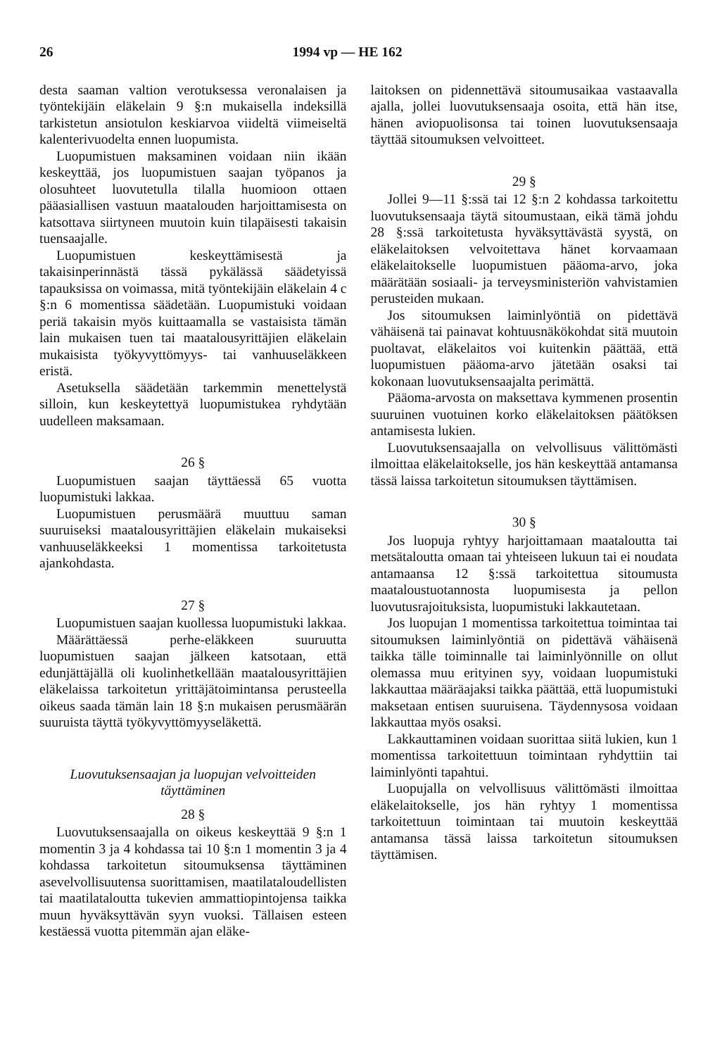26 1994 vp — HE 162
desta saaman valtion verotuksessa veronalaisen ja työntekijäin eläkelain 9 §:n mukaisella indeksillä tarkistetun ansiotulon keskiarvoa viideltä viimeiseltä kalenterivuodelta ennen luopumista.
Luopumistuen maksaminen voidaan niin ikään keskeyttää, jos luopumistuen saajan työpanos ja olosuhteet luovutetulla tilalla huomioon ottaen pääasiallisen vastuun maatalouden harjoittamisesta on katsottava siirtyneen muutoin kuin tilapäisesti takaisin tuensaajalle.
Luopumistuen keskeyttämisestä ja takaisinperinnästä tässä pykälässä säädetyissä tapauksissa on voimassa, mitä työntekijäin eläkelain 4 c §:n 6 momentissa säädetään. Luopumistuki voidaan periä takaisin myös kuittaamalla se vastaisista tämän lain mukaisen tuen tai maatalousyrittäjien eläkelain mukaisista työkyvyttömyys- tai vanhuuseläkkeen eristä.
Asetuksella säädetään tarkemmin menettelystä silloin, kun keskeytettyä luopumistukea ryhdytään uudelleen maksamaan.
26 §
Luopumistuen saajan täyttäessä 65 vuotta luopumistuki lakkaa.
Luopumistuen perusmäärä muuttuu saman suuruiseksi maatalousyrittäjien eläkelain mukaiseksi vanhuuseläkkeeksi 1 momentissa tarkoitetusta ajankohdasta.
27 §
Luopumistuen saajan kuollessa luopumistuki lakkaa.
Määrättäessä perhe-eläkkeen suuruutta luopumistuen saajan jälkeen katsotaan, että edunjättäjällä oli kuolinhetkellään maatalousyrittäjien eläkelaissa tarkoitetun yrittäjätoimintansa perusteella oikeus saada tämän lain 18 §:n mukaisen perusmäärän suuruista täyttä työkyvyttömyyseläkettä.
Luovutuksensaajan ja luopujan velvoitteiden täyttäminen
28 §
Luovutuksensaajalla on oikeus keskeyttää 9 §:n 1 momentin 3 ja 4 kohdassa tai 10 §:n 1 momentin 3 ja 4 kohdassa tarkoitetun sitoumuksensa täyttäminen asevelvollisuutensa suorittamisen, maatilataloudellisten tai maatilataloutta tukevien ammattiopintojensa taikka muun hyväksyttävän syyn vuoksi. Tällaisen esteen kestäessä vuotta pitemmän ajan eläke-
laitoksen on pidennettävä sitoumusaikaa vastaavalla ajalla, jollei luovutuksensaaja osoita, että hän itse, hänen aviopuolisonsa tai toinen luovutuksensaaja täyttää sitoumuksen velvoitteet.
29 §
Jollei 9—11 §:ssä tai 12 §:n 2 kohdassa tarkoitettu luovutuksensaaja täytä sitoumustaan, eikä tämä johdu 28 §:ssä tarkoitetusta hyväksyttävästä syystä, on eläkelaitoksen velvoitettava hänet korvaamaan eläkelaitokselle luopumistuen pääoma-arvo, joka määrätään sosiaali- ja terveysministeriön vahvistamien perusteiden mukaan.
Jos sitoumuksen laiminlyöntiä on pidettävä vähäisenä tai painavat kohtuusnäkökohdat sitä muutoin puoltavat, eläkelaitos voi kuitenkin päättää, että luopumistuen pääoma-arvo jätetään osaksi tai kokonaan luovutuksensaajalta perimättä.
Pääoma-arvosta on maksettava kymmenen prosentin suuruinen vuotuinen korko eläkelaitoksen päätöksen antamisesta lukien.
Luovutuksensaajalla on velvollisuus välittömästi ilmoittaa eläkelaitokselle, jos hän keskeyttää antamansa tässä laissa tarkoitetun sitoumuksen täyttämisen.
30 §
Jos luopuja ryhtyy harjoittamaan maataloutta tai metsätaloutta omaan tai yhteiseen lukuun tai ei noudata antamaansa 12 §:ssä tarkoitettua sitoumusta maataloustuotannosta luopumisesta ja pellon luovutusrajoituksista, luopumistuki lakkautetaan.
Jos luopujan 1 momentissa tarkoitettua toimintaa tai sitoumuksen laiminlyöntiä on pidettävä vähäisenä taikka tälle toiminnalle tai laiminlyönnille on ollut olemassa muu erityinen syy, voidaan luopumistuki lakkauttaa määräajaksi taikka päättää, että luopumistuki maksetaan entisen suuruisena. Täydennysosa voidaan lakkauttaa myös osaksi.
Lakkauttaminen voidaan suorittaa siitä lukien, kun 1 momentissa tarkoitettuun toimintaan ryhdyttiin tai laiminlyönti tapahtui.
Luopujalla on velvollisuus välittömästi ilmoittaa eläkelaitokselle, jos hän ryhtyy 1 momentissa tarkoitettuun toimintaan tai muutoin keskeyttää antamansa tässä laissa tarkoitetun sitoumuksen täyttämisen.